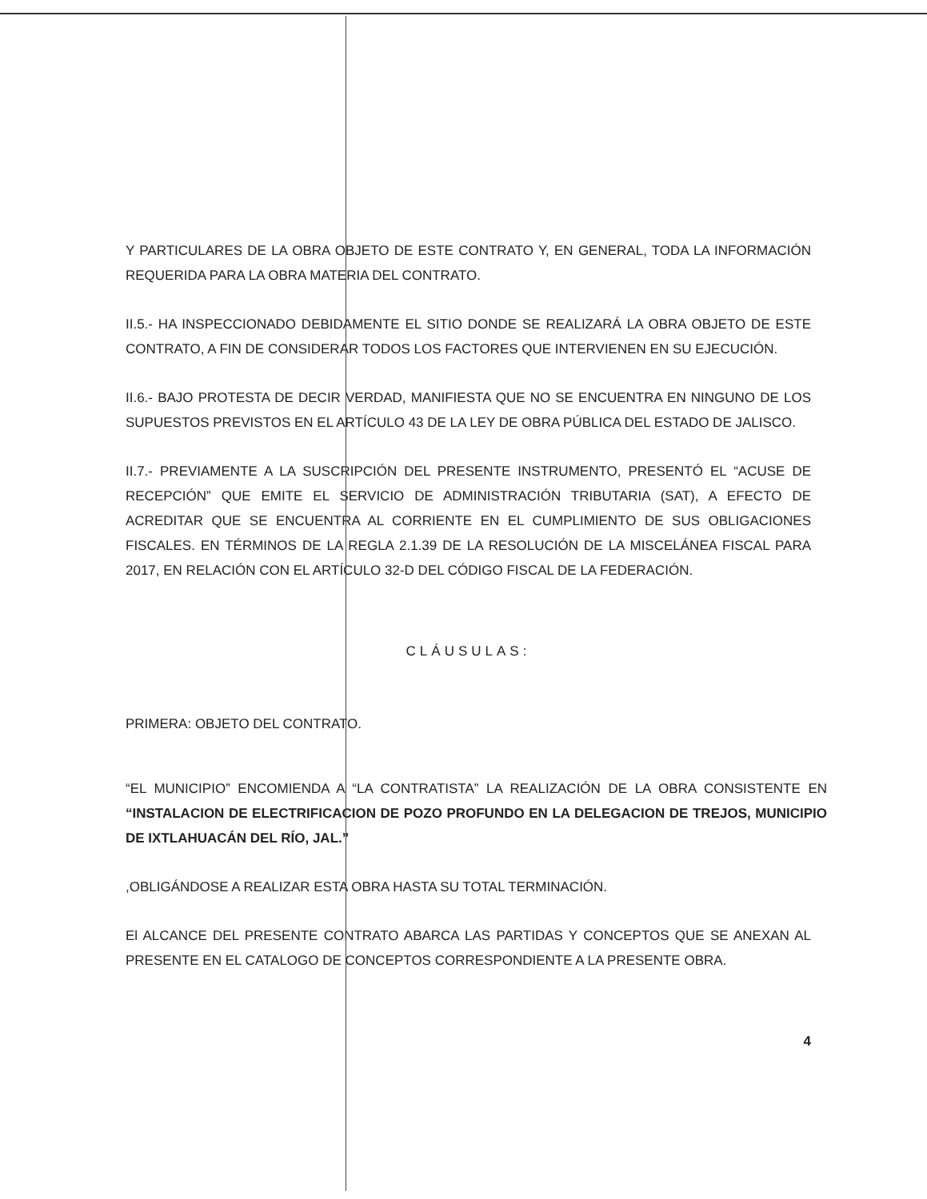Y PARTICULARES DE LA OBRA OBJETO DE ESTE CONTRATO Y, EN GENERAL, TODA LA INFORMACIÓN REQUERIDA PARA LA OBRA MATERIA DEL CONTRATO.
II.5.- HA INSPECCIONADO DEBIDAMENTE EL SITIO DONDE SE REALIZARÁ LA OBRA OBJETO DE ESTE CONTRATO, A FIN DE CONSIDERAR TODOS LOS FACTORES QUE INTERVIENEN EN SU EJECUCIÓN.
II.6.- BAJO PROTESTA DE DECIR VERDAD, MANIFIESTA QUE NO SE ENCUENTRA EN NINGUNO DE LOS SUPUESTOS PREVISTOS EN EL ARTÍCULO 43 DE LA LEY DE OBRA PÚBLICA DEL ESTADO DE JALISCO.
II.7.- PREVIAMENTE A LA SUSCRIPCIÓN DEL PRESENTE INSTRUMENTO, PRESENTÓ EL “ACUSE DE RECEPCIÓN” QUE EMITE EL SERVICIO DE ADMINISTRACIÓN TRIBUTARIA (SAT), A EFECTO DE ACREDITAR QUE SE ENCUENTRA AL CORRIENTE EN EL CUMPLIMIENTO DE SUS OBLIGACIONES FISCALES. EN TÉRMINOS DE LA REGLA 2.1.39 DE LA RESOLUCIÓN DE LA MISCELÁNEA FISCAL PARA 2017, EN RELACIÓN CON EL ARTÍCULO 32-D DEL CÓDIGO FISCAL DE LA FEDERACIÓN.
CLÁUSULAS:
PRIMERA: OBJETO DEL CONTRATO.
“EL MUNICIPIO” ENCOMIENDA A “LA CONTRATISTA” LA REALIZACIÓN DE LA OBRA CONSISTENTE EN “INSTALACION DE ELECTRIFICACION DE POZO PROFUNDO EN LA DELEGACION DE TREJOS, MUNICIPIO DE IXTLAHUACÁN DEL RÍO, JAL.”
,OBLIGÁNDOSE A REALIZAR ESTA OBRA HASTA SU TOTAL TERMINACIÓN.
El ALCANCE DEL PRESENTE CONTRATO ABARCA LAS PARTIDAS Y CONCEPTOS QUE SE ANEXAN AL PRESENTE EN EL CATALOGO DE CONCEPTOS CORRESPONDIENTE A LA PRESENTE OBRA.
4